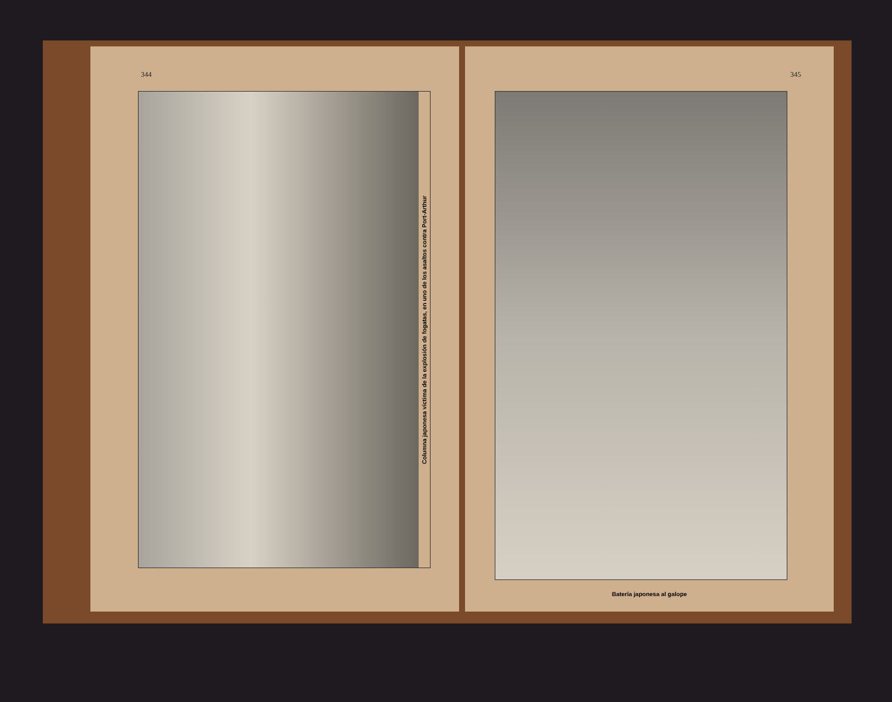344
Columna japonesa víctima de la explosión de fogatas, en uno de los asaltos contra Port-Arthur
345
Batería japonesa al galope